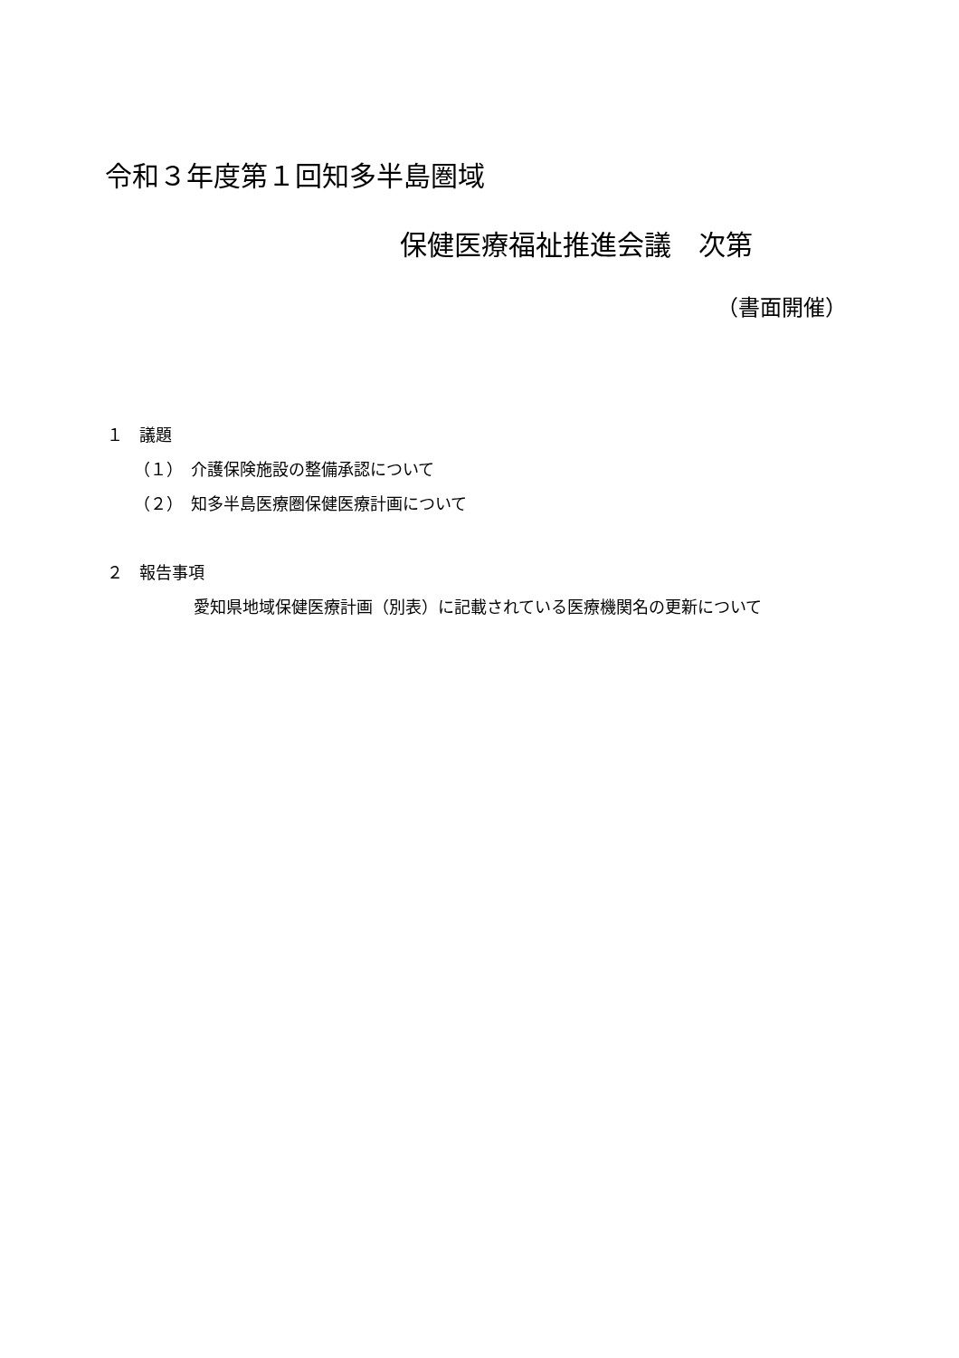令和３年度第１回知多半島圏域
保健医療福祉推進会議　次第
（書面開催）
１　議題
（１）　介護保険施設の整備承認について
（２）　知多半島医療圏保健医療計画について
２　報告事項
愛知県地域保健医療計画（別表）に記載されている医療機関名の更新について